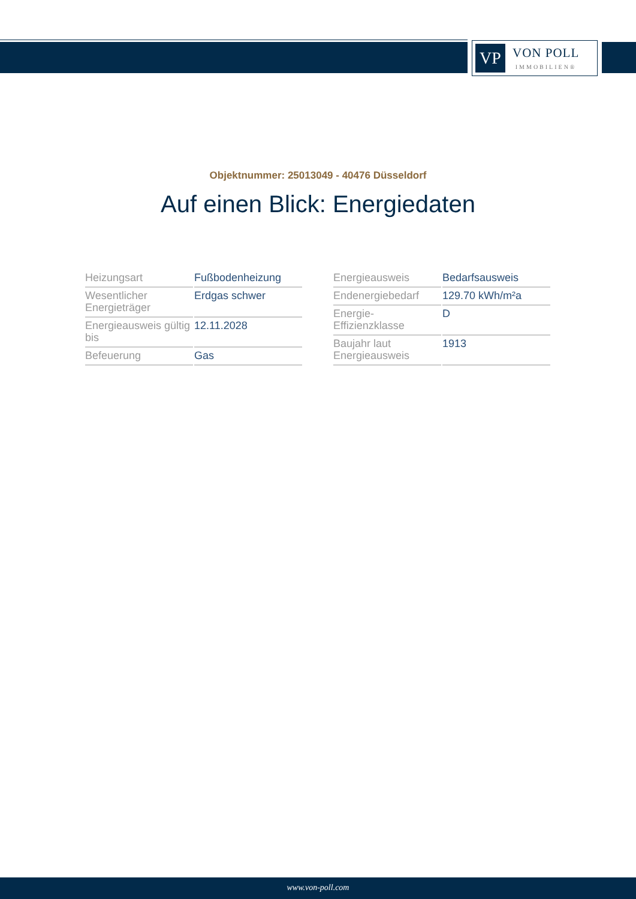VP
VON POLL
IMMOBILIEN®
Objektnummer: 25013049 - 40476 Düsseldorf
Auf einen Blick: Energiedaten
| Heizungsart | Fußbodenheizung |
| Wesentlicher Energieträger | Erdgas schwer |
| Energieausweis gültig bis | 12.11.2028 |
| Befeuerung | Gas |
| Energieausweis | Bedarfsausweis |
| Endenergiebedarf | 129.70 kWh/m²a |
| Energie-Effizienzklasse | D |
| Baujahr laut Energieausweis | 1913 |
www.von-poll.com